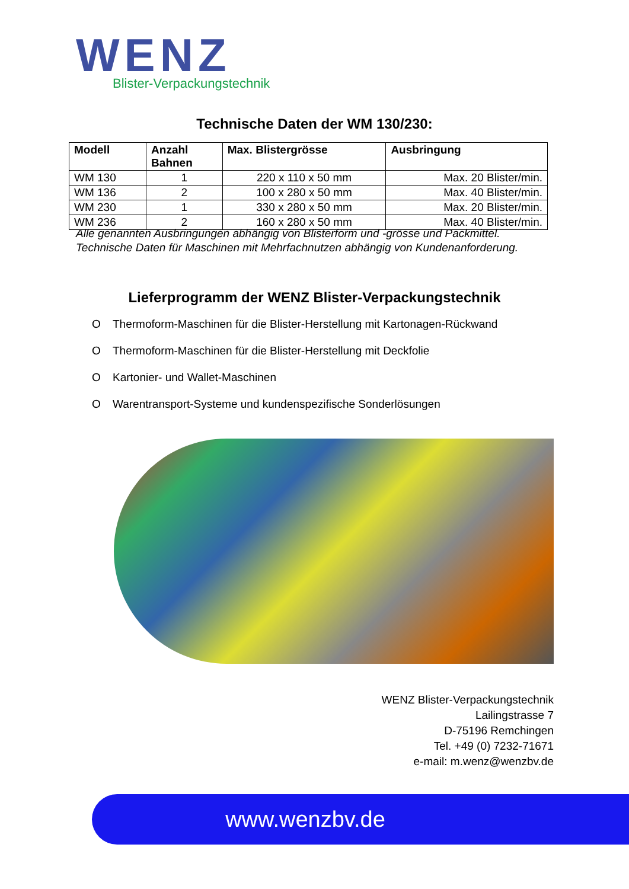WENZ
Blister-Verpackungstechnik
Technische Daten der WM 130/230:
| Modell | Anzahl Bahnen | Max. Blistergrösse | Ausbringung |
| --- | --- | --- | --- |
| WM 130 | 1 | 220 x 110 x 50 mm | Max. 20 Blister/min. |
| WM 136 | 2 | 100 x 280 x 50 mm | Max. 40 Blister/min. |
| WM 230 | 1 | 330 x 280 x 50 mm | Max. 20 Blister/min. |
| WM 236 | 2 | 160 x 280 x 50 mm | Max. 40 Blister/min. |
Alle genannten Ausbringungen abhängig von Blisterform und -grösse und Packmittel.
Technische Daten für Maschinen mit Mehrfachnutzen abhängig von Kundenanforderung.
Lieferprogramm der WENZ Blister-Verpackungstechnik
O Thermoform-Maschinen für die Blister-Herstellung mit Kartonagen-Rückwand
O Thermoform-Maschinen für die Blister-Herstellung mit Deckfolie
O Kartonier- und Wallet-Maschinen
O Warentransport-Systeme und kundenspezifische Sonderlösungen
WENZ Blister-Verpackungstechnik
Lailingstrasse 7
D-75196 Remchingen
Tel. +49 (0) 7232-71671
e-mail: m.wenz@wenzbv.de
www.wenzbv.de